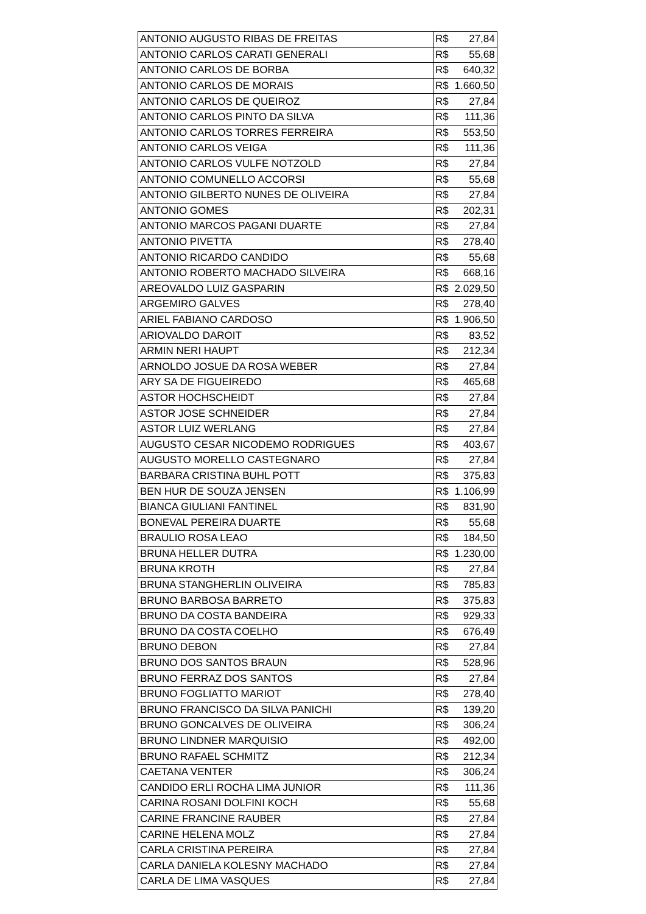| ANTONIO AUGUSTO RIBAS DE FREITAS | R$ | 27,84 |
| ANTONIO CARLOS CARATI GENERALI | R$ | 55,68 |
| ANTONIO CARLOS DE BORBA | R$ | 640,32 |
| ANTONIO CARLOS DE MORAIS | R$ | 1.660,50 |
| ANTONIO CARLOS DE QUEIROZ | R$ | 27,84 |
| ANTONIO CARLOS PINTO DA SILVA | R$ | 111,36 |
| ANTONIO CARLOS TORRES FERREIRA | R$ | 553,50 |
| ANTONIO CARLOS VEIGA | R$ | 111,36 |
| ANTONIO CARLOS VULFE NOTZOLD | R$ | 27,84 |
| ANTONIO COMUNELLO ACCORSI | R$ | 55,68 |
| ANTONIO GILBERTO NUNES DE OLIVEIRA | R$ | 27,84 |
| ANTONIO GOMES | R$ | 202,31 |
| ANTONIO MARCOS PAGANI DUARTE | R$ | 27,84 |
| ANTONIO PIVETTA | R$ | 278,40 |
| ANTONIO RICARDO CANDIDO | R$ | 55,68 |
| ANTONIO ROBERTO MACHADO SILVEIRA | R$ | 668,16 |
| AREOVALDO LUIZ GASPARIN | R$ | 2.029,50 |
| ARGEMIRO GALVES | R$ | 278,40 |
| ARIEL FABIANO CARDOSO | R$ | 1.906,50 |
| ARIOVALDO DAROIT | R$ | 83,52 |
| ARMIN NERI HAUPT | R$ | 212,34 |
| ARNOLDO JOSUE DA ROSA WEBER | R$ | 27,84 |
| ARY SA DE FIGUEIREDO | R$ | 465,68 |
| ASTOR HOCHSCHEIDT | R$ | 27,84 |
| ASTOR JOSE SCHNEIDER | R$ | 27,84 |
| ASTOR LUIZ WERLANG | R$ | 27,84 |
| AUGUSTO CESAR NICODEMO RODRIGUES | R$ | 403,67 |
| AUGUSTO MORELLO CASTEGNARO | R$ | 27,84 |
| BARBARA CRISTINA BUHL POTT | R$ | 375,83 |
| BEN HUR DE SOUZA JENSEN | R$ | 1.106,99 |
| BIANCA GIULIANI FANTINEL | R$ | 831,90 |
| BONEVAL PEREIRA DUARTE | R$ | 55,68 |
| BRAULIO ROSA LEAO | R$ | 184,50 |
| BRUNA HELLER DUTRA | R$ | 1.230,00 |
| BRUNA KROTH | R$ | 27,84 |
| BRUNA STANGHERLIN OLIVEIRA | R$ | 785,83 |
| BRUNO BARBOSA BARRETO | R$ | 375,83 |
| BRUNO DA COSTA BANDEIRA | R$ | 929,33 |
| BRUNO DA COSTA COELHO | R$ | 676,49 |
| BRUNO DEBON | R$ | 27,84 |
| BRUNO DOS SANTOS BRAUN | R$ | 528,96 |
| BRUNO FERRAZ DOS SANTOS | R$ | 27,84 |
| BRUNO FOGLIATTO MARIOT | R$ | 278,40 |
| BRUNO FRANCISCO DA SILVA PANICHI | R$ | 139,20 |
| BRUNO GONCALVES DE OLIVEIRA | R$ | 306,24 |
| BRUNO LINDNER MARQUISIO | R$ | 492,00 |
| BRUNO RAFAEL SCHMITZ | R$ | 212,34 |
| CAETANA VENTER | R$ | 306,24 |
| CANDIDO ERLI ROCHA LIMA JUNIOR | R$ | 111,36 |
| CARINA ROSANI DOLFINI KOCH | R$ | 55,68 |
| CARINE FRANCINE RAUBER | R$ | 27,84 |
| CARINE HELENA MOLZ | R$ | 27,84 |
| CARLA CRISTINA PEREIRA | R$ | 27,84 |
| CARLA DANIELA KOLESNY MACHADO | R$ | 27,84 |
| CARLA DE LIMA VASQUES | R$ | 27,84 |